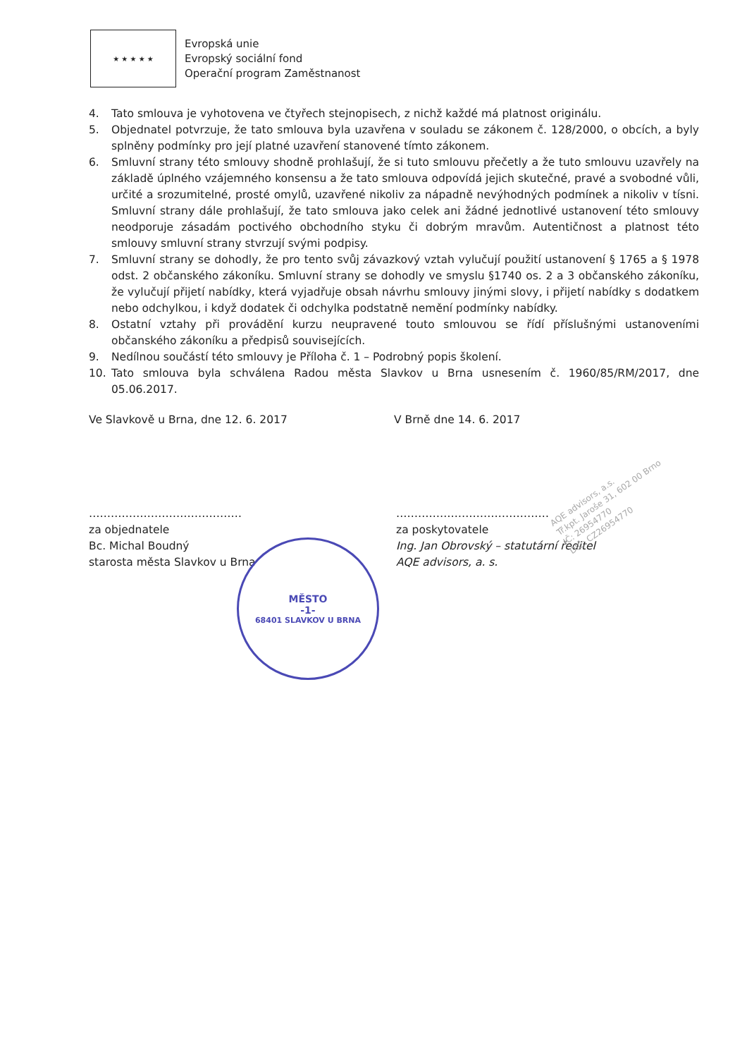★ ★ ★ ★ ★
Evropská unie
Evropský sociální fond
Operační program Zaměstnanost
4. Tato smlouva je vyhotovena ve čtyřech stejnopisech, z nichž každé má platnost originálu.
5. Objednatel potvrzuje, že tato smlouva byla uzavřena v souladu se zákonem č. 128/2000, o obcích, a byly splněny podmínky pro její platné uzavření stanovené tímto zákonem.
6. Smluvní strany této smlouvy shodně prohlašují, že si tuto smlouvu přečetly a že tuto smlouvu uzavřely na základě úplného vzájemného konsensu a že tato smlouva odpovídá jejich skutečné, pravé a svobodné vůli, určité a srozumitelné, prosté omylů, uzavřené nikoliv za nápadně nevýhodných podmínek a nikoliv v tísni. Smluvní strany dále prohlašují, že tato smlouva jako celek ani žádné jednotlivé ustanovení této smlouvy neodporuje zásadám poctivého obchodního styku či dobrým mravům. Autentičnost a platnost této smlouvy smluvní strany stvrzují svými podpisy.
7. Smluvní strany se dohodly, že pro tento svůj závazkový vztah vylučují použití ustanovení § 1765 a § 1978 odst. 2 občanského zákoníku. Smluvní strany se dohodly ve smyslu §1740 os. 2 a 3 občanského zákoníku, že vylučují přijetí nabídky, která vyjadřuje obsah návrhu smlouvy jinými slovy, i přijetí nabídky s dodatkem nebo odchylkou, i když dodatek či odchylka podstatně nemění podmínky nabídky.
8. Ostatní vztahy při provádění kurzu neupravené touto smlouvou se řídí příslušnými ustanoveními občanského zákoníku a předpisů souvisejících.
9. Nedílnou součástí této smlouvy je Příloha č. 1 – Podrobný popis školení.
10. Tato smlouva byla schválena Radou města Slavkov u Brna usnesením č. 1960/85/RM/2017, dne 05.06.2017.
Ve Slavkově u Brna, dne 12. 6. 2017
V Brně dne 14. 6. 2017
……………………………………
za objednatele
Bc. Michal Boudný
starosta města Slavkov u Brna
……………………………………
za poskytovatele
Ing. Jan Obrovský – statutární ředitel
AQE advisors, a. s.
MĚSTO
-1-
68401 SLAVKOV U BRNA
AQE advisors, a.s.
Tř.kpt. Jaroše 31, 602 00 Brno
IČ: 26954770
DIČ: CZ26954770